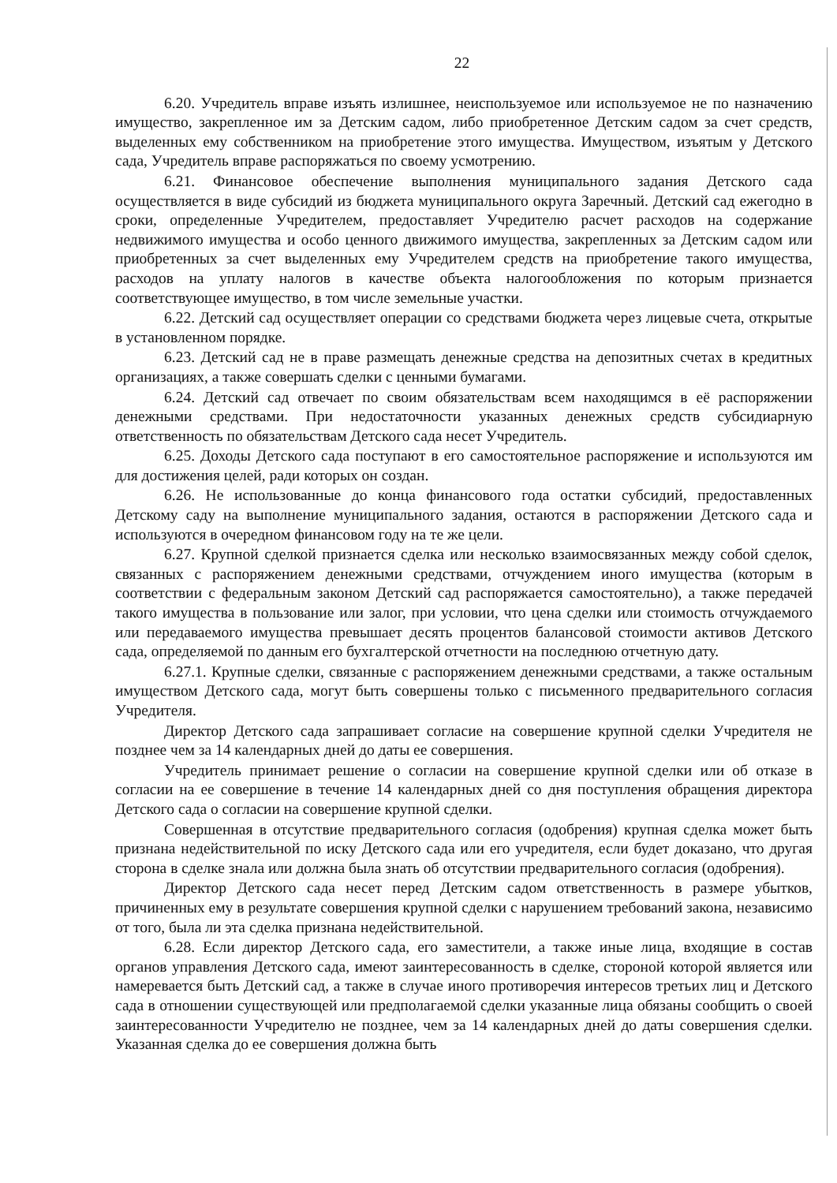22
6.20. Учредитель вправе изъять излишнее, неиспользуемое или используемое не по назначению имущество, закрепленное им за Детским садом, либо приобретенное Детским садом за счет средств, выделенных ему собственником на приобретение этого имущества. Имуществом, изъятым у Детского сада, Учредитель вправе распоряжаться по своему усмотрению.
6.21. Финансовое обеспечение выполнения муниципального задания Детского сада осуществляется в виде субсидий из бюджета муниципального округа Заречный. Детский сад ежегодно в сроки, определенные Учредителем, предоставляет Учредителю расчет расходов на содержание недвижимого имущества и особо ценного движимого имущества, закрепленных за Детским садом или приобретенных за счет выделенных ему Учредителем средств на приобретение такого имущества, расходов на уплату налогов в качестве объекта налогообложения по которым признается соответствующее имущество, в том числе земельные участки.
6.22. Детский сад осуществляет операции со средствами бюджета через лицевые счета, открытые в установленном порядке.
6.23. Детский сад не в праве размещать денежные средства на депозитных счетах в кредитных организациях, а также совершать сделки с ценными бумагами.
6.24. Детский сад отвечает по своим обязательствам всем находящимся в её распоряжении денежными средствами. При недостаточности указанных денежных средств субсидиарную ответственность по обязательствам Детского сада несет Учредитель.
6.25. Доходы Детского сада поступают в его самостоятельное распоряжение и используются им для достижения целей, ради которых он создан.
6.26. Не использованные до конца финансового года остатки субсидий, предоставленных Детскому саду на выполнение муниципального задания, остаются в распоряжении Детского сада и используются в очередном финансовом году на те же цели.
6.27. Крупной сделкой признается сделка или несколько взаимосвязанных между собой сделок, связанных с распоряжением денежными средствами, отчуждением иного имущества (которым в соответствии с федеральным законом Детский сад распоряжается самостоятельно), а также передачей такого имущества в пользование или залог, при условии, что цена сделки или стоимость отчуждаемого или передаваемого имущества превышает десять процентов балансовой стоимости активов Детского сада, определяемой по данным его бухгалтерской отчетности на последнюю отчетную дату.
6.27.1. Крупные сделки, связанные с распоряжением денежными средствами, а также остальным имуществом Детского сада, могут быть совершены только с письменного предварительного согласия Учредителя.
Директор Детского сада запрашивает согласие на совершение крупной сделки Учредителя не позднее чем за 14 календарных дней до даты ее совершения.
Учредитель принимает решение о согласии на совершение крупной сделки или об отказе в согласии на ее совершение в течение 14 календарных дней со дня поступления обращения директора Детского сада о согласии на совершение крупной сделки.
Совершенная в отсутствие предварительного согласия (одобрения) крупная сделка может быть признана недействительной по иску Детского сада или его учредителя, если будет доказано, что другая сторона в сделке знала или должна была знать об отсутствии предварительного согласия (одобрения).
Директор Детского сада несет перед Детским садом ответственность в размере убытков, причиненных ему в результате совершения крупной сделки с нарушением требований закона, независимо от того, была ли эта сделка признана недействительной.
6.28. Если директор Детского сада, его заместители, а также иные лица, входящие в состав органов управления Детского сада, имеют заинтересованность в сделке, стороной которой является или намеревается быть Детский сад, а также в случае иного противоречия интересов третьих лиц и Детского сада в отношении существующей или предполагаемой сделки указанные лица обязаны сообщить о своей заинтересованности Учредителю не позднее, чем за 14 календарных дней до даты совершения сделки. Указанная сделка до ее совершения должна быть